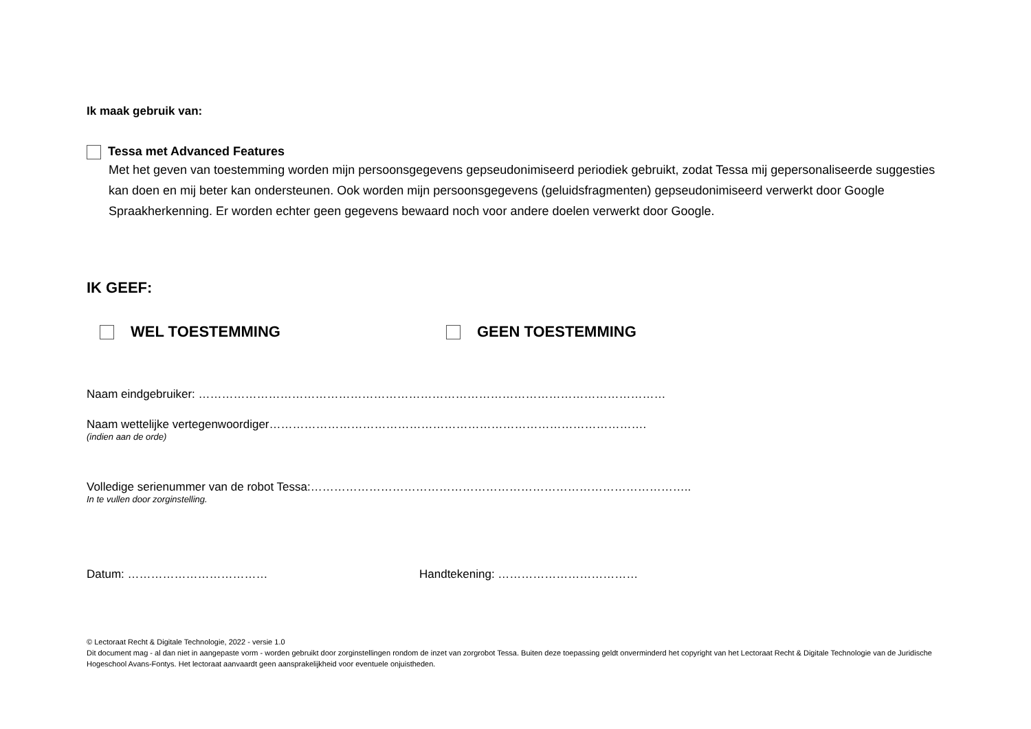Ik maak gebruik van:
Tessa met Advanced Features
Met het geven van toestemming worden mijn persoonsgegevens gepseudonimiseerd periodiek gebruikt, zodat Tessa mij gepersonaliseerde suggesties kan doen en mij beter kan ondersteunen. Ook worden mijn persoonsgegevens (geluidsfragmenten) gepseudonimiseerd verwerkt door Google Spraakherkenning. Er worden echter geen gegevens bewaard noch voor andere doelen verwerkt door Google.
IK GEEF:
WEL TOESTEMMING GEEN TOESTEMMING
Naam eindgebruiker: …………………………………………………………………………………………………………
Naam wettelijke vertegenwoordiger…………………………………………………………………………………….
(indien aan de orde)
Volledige serienummer van de robot Tessa:……………………………………………………………………………………..
In te vullen door zorginstelling.
Datum: ……………………………… Handtekening: ………………………………
© Lectoraat Recht & Digitale Technologie, 2022 - versie 1.0
Dit document mag - al dan niet in aangepaste vorm - worden gebruikt door zorginstellingen rondom de inzet van zorgrobot Tessa. Buiten deze toepassing geldt onverminderd het copyright van het Lectoraat Recht & Digitale Technologie van de Juridische Hogeschool Avans-Fontys. Het lectoraat aanvaardt geen aansprakelijkheid voor eventuele onjuistheden.